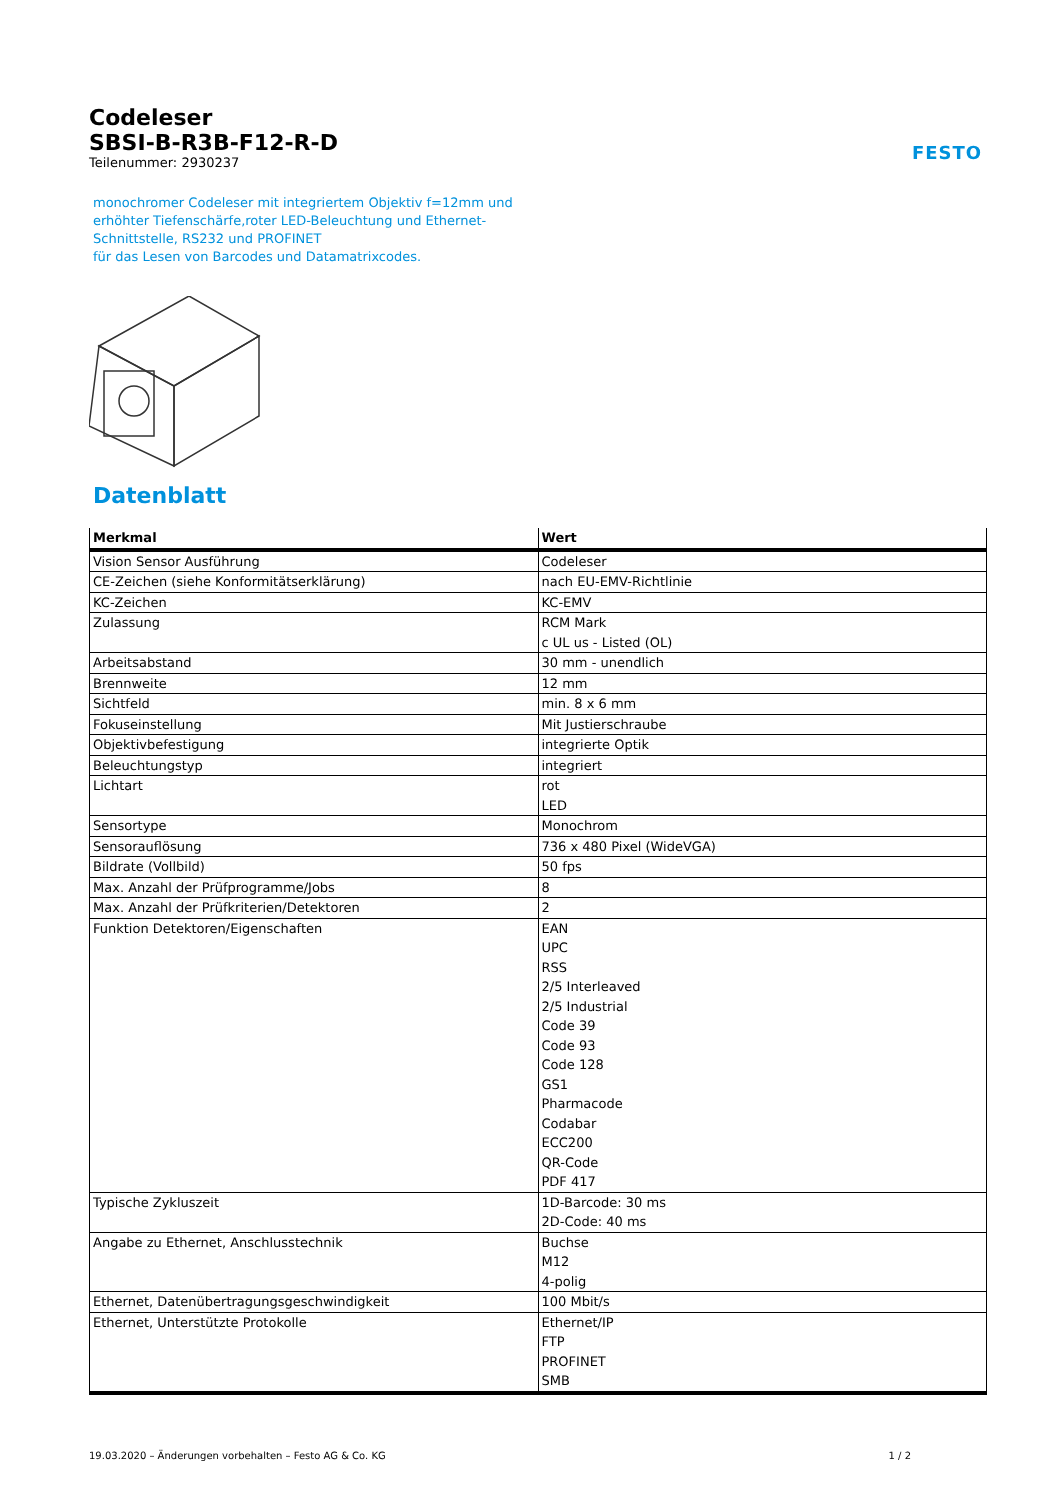FESTO
Codeleser
SBSI-B-R3B-F12-R-D
Teilenummer: 2930237
monochromer Codeleser mit integriertem Objektiv f=12mm und
erhöhter Tiefenschärfe,roter LED-Beleuchtung und Ethernet-
Schnittstelle, RS232 und PROFINET
für das Lesen von Barcodes und Datamatrixcodes.
Datenblatt
| Merkmal | Wert |
| --- | --- |
| Vision Sensor Ausführung | Codeleser |
| CE-Zeichen (siehe Konformitätserklärung) | nach EU-EMV-Richtlinie |
| KC-Zeichen | KC-EMV |
| Zulassung | RCM Mark c UL us - Listed (OL) |
| Arbeitsabstand | 30 mm - unendlich |
| Brennweite | 12 mm |
| Sichtfeld | min. 8 x 6 mm |
| Fokuseinstellung | Mit Justierschraube |
| Objektivbefestigung | integrierte Optik |
| Beleuchtungstyp | integriert |
| Lichtart | rot LED |
| Sensortype | Monochrom |
| Sensorauflösung | 736 x 480 Pixel (WideVGA) |
| Bildrate (Vollbild) | 50 fps |
| Max. Anzahl der Prüfprogramme/Jobs | 8 |
| Max. Anzahl der Prüfkriterien/Detektoren | 2 |
| Funktion Detektoren/Eigenschaften | EAN UPC RSS 2/5 Interleaved 2/5 Industrial Code 39 Code 93 Code 128 GS1 Pharmacode Codabar ECC200 QR-Code PDF 417 |
| Typische Zykluszeit | 1D-Barcode: 30 ms 2D-Code: 40 ms |
| Angabe zu Ethernet, Anschlusstechnik | Buchse M12 4-polig |
| Ethernet, Datenübertragungsgeschwindigkeit | 100 Mbit/s |
| Ethernet, Unterstützte Protokolle | Ethernet/IP FTP PROFINET SMB |
19.03.2020 – Änderungen vorbehalten – Festo AG & Co. KG 1 / 2